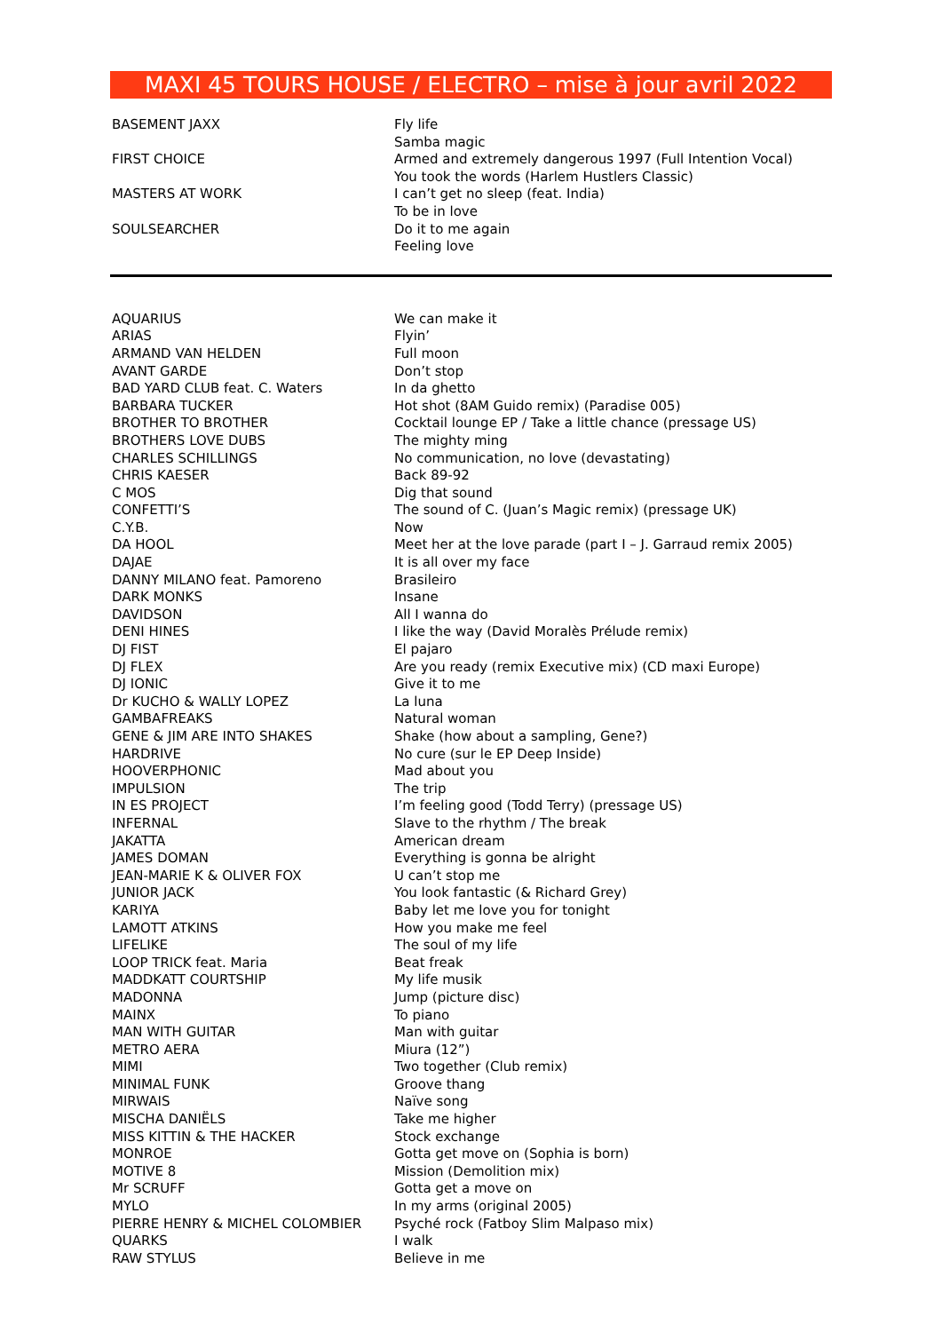MAXI 45 TOURS HOUSE / ELECTRO – mise à jour avril 2022
| BASEMENT JAXX | Fly life |
| | Samba magic |
| FIRST CHOICE | Armed and extremely dangerous 1997 (Full Intention Vocal) |
| | You took the words (Harlem Hustlers Classic) |
| MASTERS AT WORK | I can’t get no sleep (feat. India) |
| | To be in love |
| SOULSEARCHER | Do it to me again |
| | Feeling love |
| AQUARIUS | We can make it |
| ARIAS | Flyin’ |
| ARMAND VAN HELDEN | Full moon |
| AVANT GARDE | Don’t stop |
| BAD YARD CLUB feat. C. Waters | In da ghetto |
| BARBARA TUCKER | Hot shot (8AM Guido remix) (Paradise 005) |
| BROTHER TO BROTHER | Cocktail lounge EP / Take a little chance (pressage US) |
| BROTHERS LOVE DUBS | The mighty ming |
| CHARLES SCHILLINGS | No communication, no love (devastating) |
| CHRIS KAESER | Back 89-92 |
| C MOS | Dig that sound |
| CONFETTI’S | The sound of C. (Juan’s Magic remix) (pressage UK) |
| C.Y.B. | Now |
| DA HOOL | Meet her at the love parade (part I – J. Garraud remix 2005) |
| DAJAE | It is all over my face |
| DANNY MILANO feat. Pamoreno | Brasileiro |
| DARK MONKS | Insane |
| DAVIDSON | All I wanna do |
| DENI HINES | I like the way (David Moralès Prélude remix) |
| DJ FIST | El pajaro |
| DJ FLEX | Are you ready (remix Executive mix) (CD maxi Europe) |
| DJ IONIC | Give it to me |
| Dr KUCHO & WALLY LOPEZ | La luna |
| GAMBAFREAKS | Natural woman |
| GENE & JIM ARE INTO SHAKES | Shake (how about a sampling, Gene?) |
| HARDRIVE | No cure (sur le EP Deep Inside) |
| HOOVERPHONIC | Mad about you |
| IMPULSION | The trip |
| IN ES PROJECT | I’m feeling good (Todd Terry) (pressage US) |
| INFERNAL | Slave to the rhythm / The break |
| JAKATTA | American dream |
| JAMES DOMAN | Everything is gonna be alright |
| JEAN-MARIE K & OLIVER FOX | U can’t stop me |
| JUNIOR JACK | You look fantastic (& Richard Grey) |
| KARIYA | Baby let me love you for tonight |
| LAMOTT ATKINS | How you make me feel |
| LIFELIKE | The soul of my life |
| LOOP TRICK feat. Maria | Beat freak |
| MADDKATT COURTSHIP | My life musik |
| MADONNA | Jump (picture disc) |
| MAINX | To piano |
| MAN WITH GUITAR | Man with guitar |
| METRO AERA | Miura (12”) |
| MIMI | Two together (Club remix) |
| MINIMAL FUNK | Groove thang |
| MIRWAIS | Naïve song |
| MISCHA DANIËLS | Take me higher |
| MISS KITTIN & THE HACKER | Stock exchange |
| MONROE | Gotta get move on (Sophia is born) |
| MOTIVE 8 | Mission (Demolition mix) |
| Mr SCRUFF | Gotta get a move on |
| MYLO | In my arms (original 2005) |
| PIERRE HENRY & MICHEL COLOMBIER | Psyché rock (Fatboy Slim Malpaso mix) |
| QUARKS | I walk |
| RAW STYLUS | Believe in me |